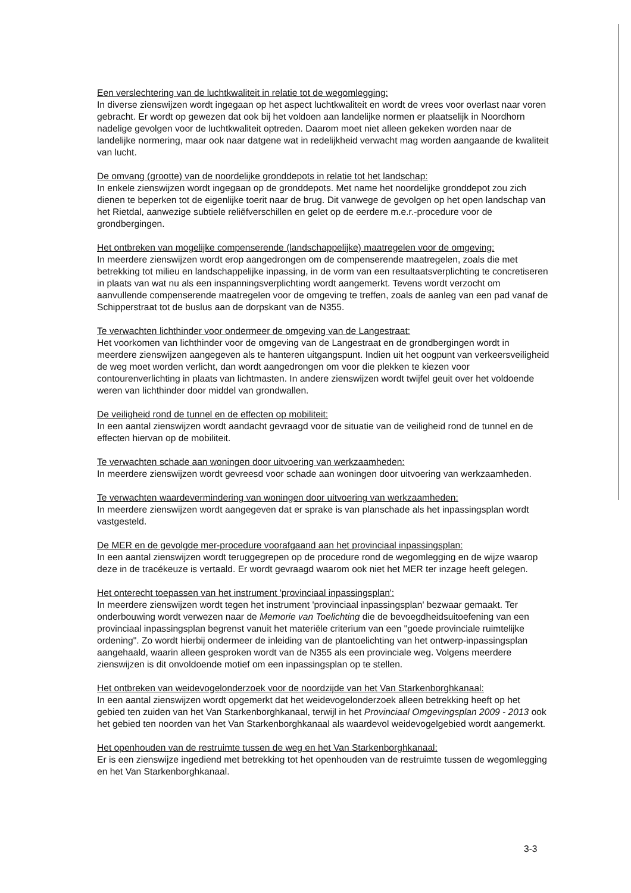Een verslechtering van de luchtkwaliteit in relatie tot de wegomlegging:
In diverse zienswijzen wordt ingegaan op het aspect luchtkwaliteit en wordt de vrees voor overlast naar voren gebracht. Er wordt op gewezen dat ook bij het voldoen aan landelijke normen er plaatselijk in Noordhorn nadelige gevolgen voor de luchtkwaliteit optreden. Daarom moet niet alleen gekeken worden naar de landelijke normering, maar ook naar datgene wat in redelijkheid verwacht mag worden aangaande de kwaliteit van lucht.
De omvang (grootte) van de noordelijke gronddepots in relatie tot het landschap:
In enkele zienswijzen wordt ingegaan op de gronddepots. Met name het noordelijke gronddepot zou zich dienen te beperken tot de eigenlijke toerit naar de brug. Dit vanwege de gevolgen op het open landschap van het Rietdal, aanwezige subtiele reliëfverschillen en gelet op de eerdere m.e.r.-procedure voor de grondbergingen.
Het ontbreken van mogelijke compenserende (landschappelijke) maatregelen voor de omgeving:
In meerdere zienswijzen wordt erop aangedrongen om de compenserende maatregelen, zoals die met betrekking tot milieu en landschappelijke inpassing, in de vorm van een resultaatsverplichting te concretiseren in plaats van wat nu als een inspanningsverplichting wordt aangemerkt. Tevens wordt verzocht om aanvullende compenserende maatregelen voor de omgeving te treffen, zoals de aanleg van een pad vanaf de Schipperstraat tot de buslus aan de dorpskant van de N355.
Te verwachten lichthinder voor ondermeer de omgeving van de Langestraat:
Het voorkomen van lichthinder voor de omgeving van de Langestraat en de grondbergingen wordt in meerdere zienswijzen aangegeven als te hanteren uitgangspunt. Indien uit het oogpunt van verkeersveiligheid de weg moet worden verlicht, dan wordt aangedrongen om voor die plekken te kiezen voor contourenverlichting in plaats van lichtmasten. In andere zienswijzen wordt twijfel geuit over het voldoende weren van lichthinder door middel van grondwallen.
De veiligheid rond de tunnel en de effecten op mobiliteit:
In een aantal zienswijzen wordt aandacht gevraagd voor de situatie van de veiligheid rond de tunnel en de effecten hiervan op de mobiliteit.
Te verwachten schade aan woningen door uitvoering van werkzaamheden:
In meerdere zienswijzen wordt gevreesd voor schade aan woningen door uitvoering van werkzaamheden.
Te verwachten waardevermindering van woningen door uitvoering van werkzaamheden:
In meerdere zienswijzen wordt aangegeven dat er sprake is van planschade als het inpassingsplan wordt vastgesteld.
De MER en de gevolgde mer-procedure voorafgaand aan het provinciaal inpassingsplan:
In een aantal zienswijzen wordt teruggegrepen op de procedure rond de wegomlegging en de wijze waarop deze in de tracékeuze is vertaald. Er wordt gevraagd waarom ook niet het MER ter inzage heeft gelegen.
Het onterecht toepassen van het instrument 'provinciaal inpassingsplan':
In meerdere zienswijzen wordt tegen het instrument 'provinciaal inpassingsplan' bezwaar gemaakt. Ter onderbouwing wordt verwezen naar de Memorie van Toelichting die de bevoegdheidsuitoefening van een provinciaal inpassingsplan begrenst vanuit het materiële criterium van een "goede provinciale ruimtelijke ordening". Zo wordt hierbij ondermeer de inleiding van de plantoelichting van het ontwerp-inpassingsplan aangehaald, waarin alleen gesproken wordt van de N355 als een provinciale weg. Volgens meerdere zienswijzen is dit onvoldoende motief om een inpassingsplan op te stellen.
Het ontbreken van weidevogelonderzoek voor de noordzijde van het Van Starkenborghkanaal:
In een aantal zienswijzen wordt opgemerkt dat het weidevogelonderzoek alleen betrekking heeft op het gebied ten zuiden van het Van Starkenborghkanaal, terwijl in het Provinciaal Omgevingsplan 2009 - 2013 ook het gebied ten noorden van het Van Starkenborghkanaal als waardevol weidevogelgebied wordt aangemerkt.
Het openhouden van de restruimte tussen de weg en het Van Starkenborghkanaal:
Er is een zienswijze ingediend met betrekking tot het openhouden van de restruimte tussen de wegomlegging en het Van Starkenborghkanaal.
3-3